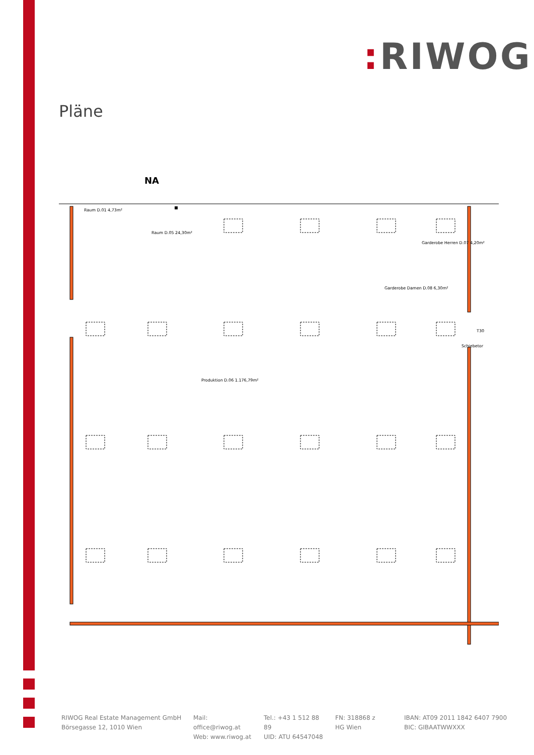: RIWOG
Pläne
NA
Raum D.01 4,73m²
Raum D.05 24,30m²
Garderobe Herren D.07 4,20m²
Garderobe Damen D.08 6,30m²
Produktion D.06 1.176,79m²
T30
Schiebetor
RIWOG Real Estate Management GmbH
Börsegasse 12, 1010 Wien
Mail: office@riwog.at
Web: www.riwog.at
Tel.: +43 1 512 88 89
UID: ATU 64547048
FN: 318868 z
HG Wien
IBAN: AT09 2011 1842 6407 7900
BIC: GIBAATWWXXX